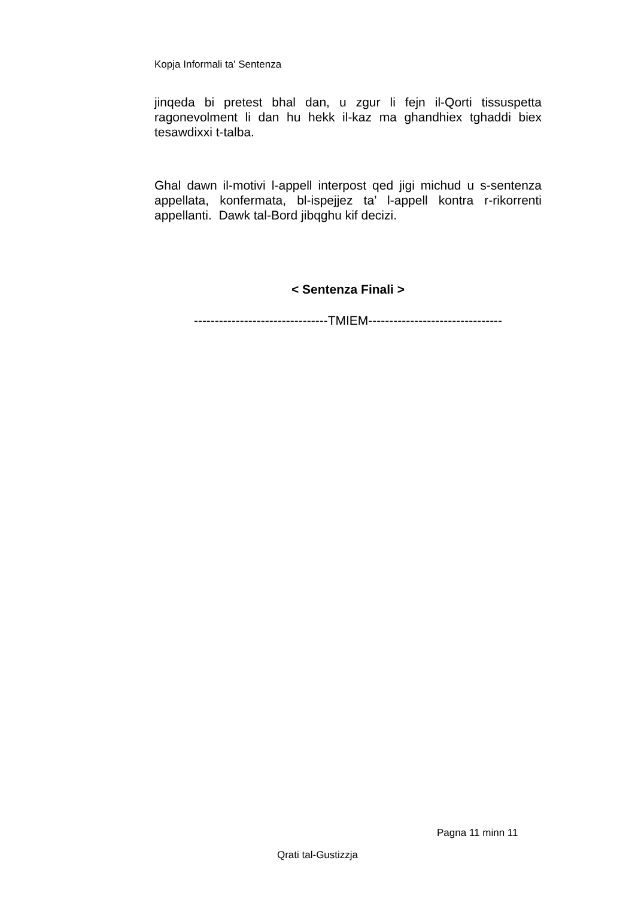Kopja Informali ta' Sentenza
jinqeda bi pretest bhal dan, u zgur li fejn il-Qorti tissuspetta ragonevolment li dan hu hekk il-kaz ma ghandhiex tghaddi biex tesawdixxi t-talba.
Ghal dawn il-motivi l-appell interpost qed jigi michud u s-sentenza appellata, konfermata, bl-ispejjez ta’ l-appell kontra r-rikorrenti appellanti. Dawk tal-Bord jibqghu kif decizi.
< Sentenza Finali >
--------------------------------TMIEM--------------------------------
Pagna 11 minn 11
Qrati tal-Gustizzja